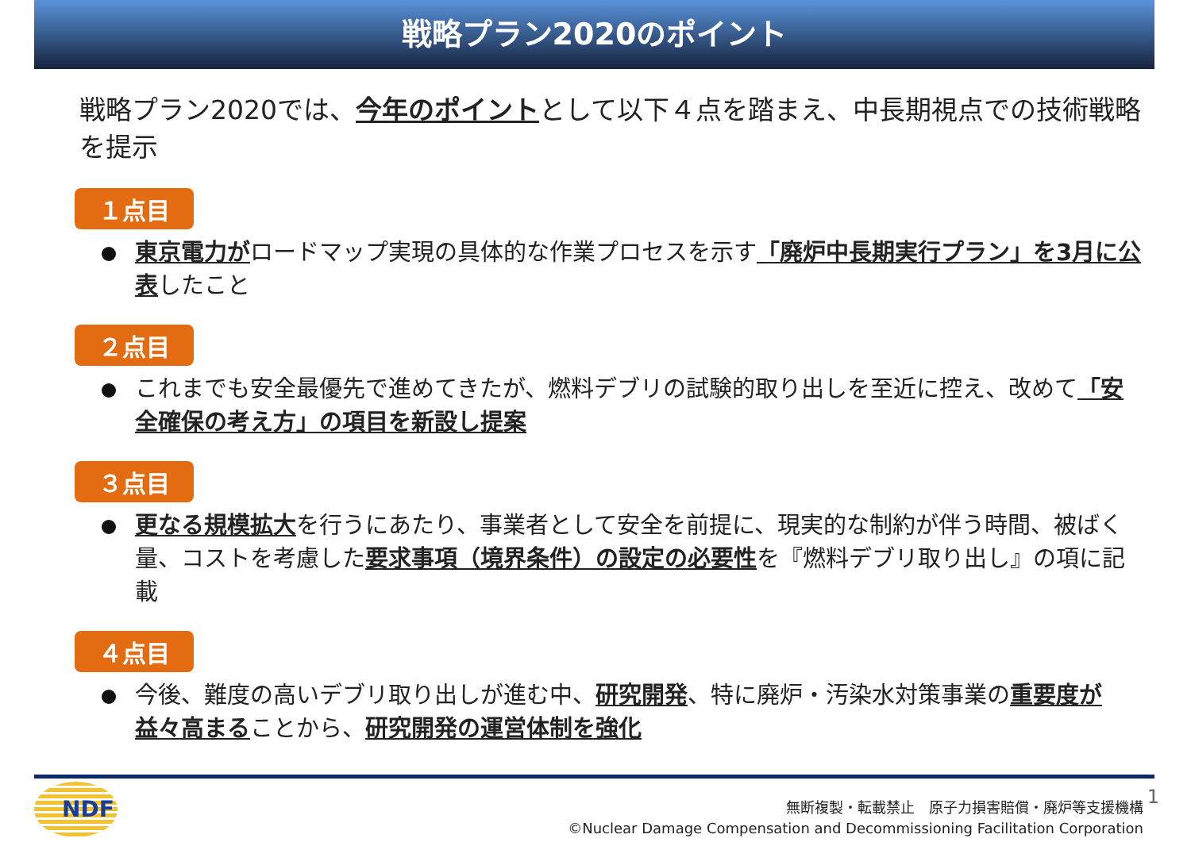戦略プラン2020のポイント
戦略プラン2020では、今年のポイントとして以下４点を踏まえ、中長期視点での技術戦略を提示
１点目
東京電力がロードマップ実現の具体的な作業プロセスを示す「廃炉中長期実行プラン」を3月に公表したこと
２点目
これまでも安全最優先で進めてきたが、燃料デブリの試験的取り出しを至近に控え、改めて「安全確保の考え方」の項目を新設し提案
３点目
更なる規模拡大を行うにあたり、事業者として安全を前提に、現実的な制約が伴う時間、被ばく量、コストを考慮した要求事項（境界条件）の設定の必要性を『燃料デブリ取り出し』の項に記載
４点目
今後、難度の高いデブリ取り出しが進む中、研究開発、特に廃炉・汚染水対策事業の重要度が益々高まることから、研究開発の運営体制を強化
NDF 1
無断複製・転載禁止　原子力損害賠償・廃炉等支援機構
©Nuclear Damage Compensation and Decommissioning Facilitation Corporation